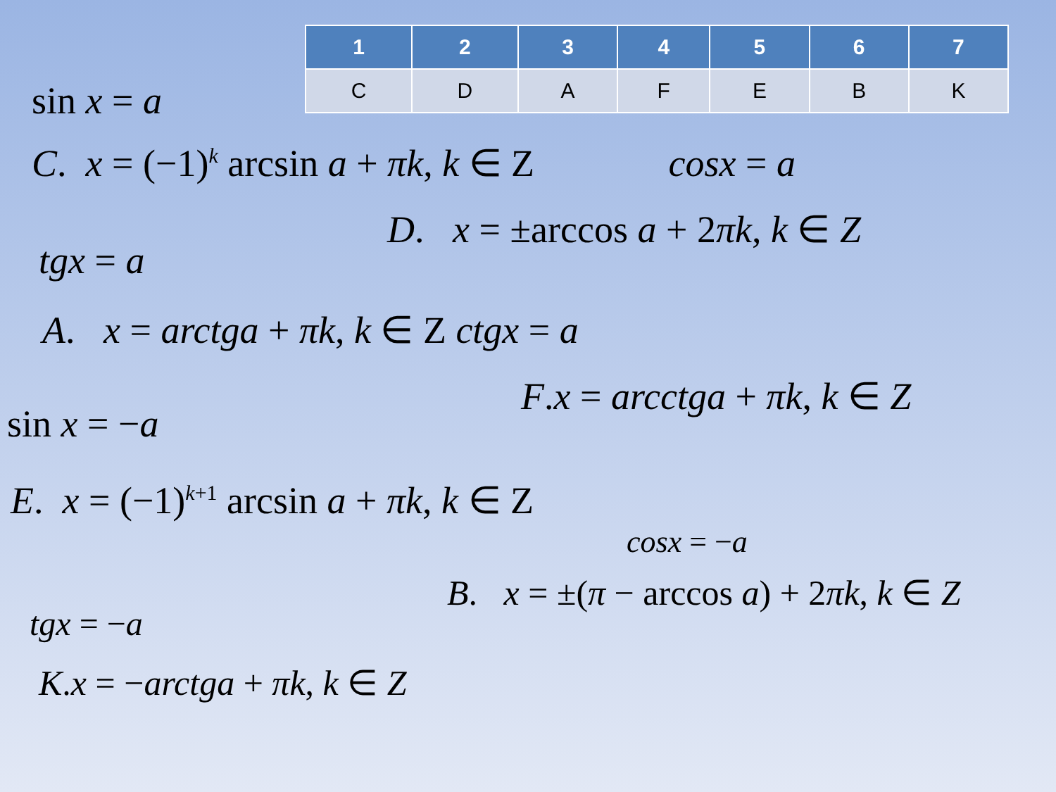| 1 | 2 | 3 | 4 | 5 | 6 | 7 |
| --- | --- | --- | --- | --- | --- | --- |
| C | D | A | F | E | B | K |
sin x = a
C. x = (−1)<sup>k</sup> arcsin a + πk, k ∈ Z
cosx = a
D. x = ±arccos a + 2πk, k ∈ Z
tgx = a
A. x = arctga + πk, k ∈ Z ctgx = a
F.x = arcctga + πk, k ∈ Z
sin x = −a
E. x = (−1)<sup>k+1</sup> arcsin a + πk, k ∈ Z
cosx = −a
B. x = ±(π − arccos a) + 2πk, k ∈ Z
tgx = −a
K.x = −arctga + πk, k ∈ Z